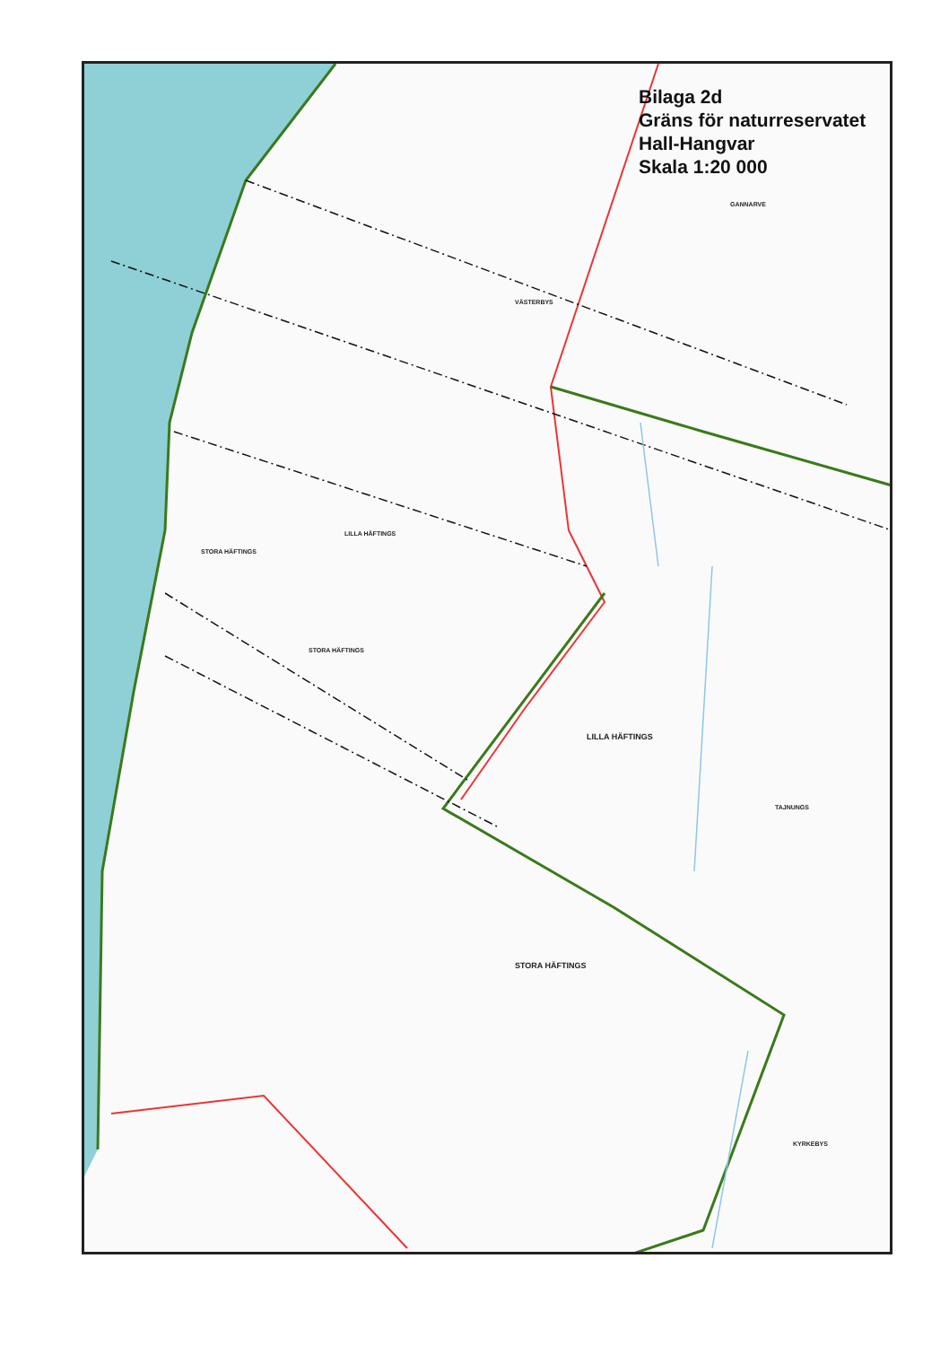GANNARVE
VÄSTERBYS
LILLA HÄFTINGS
STORA HÄFTINGS
STORA HÄFTINGS
LILLA HÄFTINGS
TAJNUNGS
STORA HÄFTINGS
KYRKEBYS
Bilaga 2d
Gräns för naturreservatet
Hall-Hangvar
Skala 1:20 000